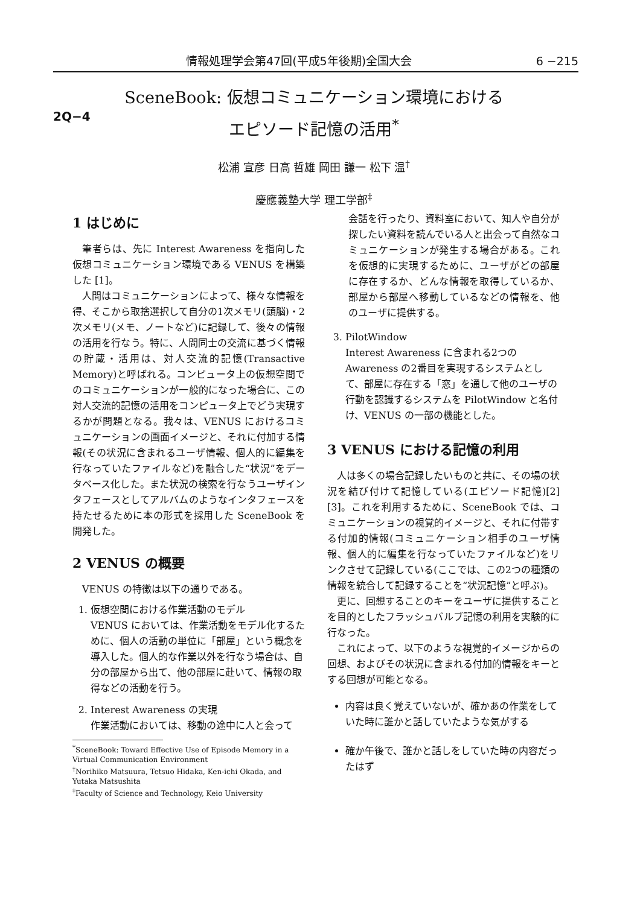情報処理学会第47回(平成5年後期)全国大会 6 −215
SceneBook: 仮想コミュニケーション環境における
エピソード記憶の活用<sup>*</sup>
2Q−4
松浦 宣彦 日高 哲雄 岡田 謙一 松下 温<sup>†</sup>
慶應義塾大学 理工学部<sup>‡</sup>
1 はじめに
筆者らは、先に Interest Awareness を指向した仮想コミュニケーション環境である VENUS を構築した [1]。
人間はコミュニケーションによって、様々な情報を得、そこから取捨選択して自分の1次メモリ(頭脳)・2次メモリ(メモ、ノートなど)に記録して、後々の情報の活用を行なう。特に、人間同士の交流に基づく情報の貯蔵・活用は、対人交流的記憶(Transactive Memory)と呼ばれる。コンピュータ上の仮想空間でのコミュニケーションが一般的になった場合に、この対人交流的記憶の活用をコンピュータ上でどう実現するかが問題となる。我々は、VENUS におけるコミュニケーションの画面イメージと、それに付加する情報(その状況に含まれるユーザ情報、個人的に編集を行なっていたファイルなど)を融合した“状況”をデータベース化した。また状況の検索を行なうユーザインタフェースとしてアルバムのようなインタフェースを持たせるために本の形式を採用した SceneBook を開発した。
2 VENUS の概要
VENUS の特徴は以下の通りである。
1. 仮想空間における作業活動のモデル
VENUS においては、作業活動をモデル化するために、個人の活動の単位に「部屋」という概念を導入した。個人的な作業以外を行なう場合は、自分の部屋から出て、他の部屋に赴いて、情報の取得などの活動を行う。
2. Interest Awareness の実現
作業活動においては、移動の途中に人と会って
<sup>*</sup> SceneBook: Toward Effective Use of Episode Memory in a Virtual Communication Environment
<sup>†</sup> Norihiko Matsuura, Tetsuo Hidaka, Ken-ichi Okada, and Yutaka Matsushita
<sup>‡</sup> Faculty of Science and Technology, Keio University
会話を行ったり、資料室において、知人や自分が探したい資料を読んでいる人と出会って自然なコミュニケーションが発生する場合がある。これを仮想的に実現するために、ユーザがどの部屋に存在するか、どんな情報を取得しているか、部屋から部屋へ移動しているなどの情報を、他のユーザに提供する。
3. PilotWindow
Interest Awareness に含まれる2つの Awareness の2番目を実現するシステムとして、部屋に存在する「窓」を通して他のユーザの行動を認識するシステムを PilotWindow と名付け、VENUS の一部の機能とした。
3 VENUS における記憶の利用
人は多くの場合記録したいものと共に、その場の状況を結び付けて記憶している(エピソード記憶)[2] [3]。これを利用するために、SceneBook では、コミュニケーションの視覚的イメージと、それに付帯する付加的情報(コミュニケーション相手のユーザ情報、個人的に編集を行なっていたファイルなど)をリンクさせて記録している(ここでは、この2つの種類の情報を統合して記録することを“状況記憶”と呼ぶ)。
更に、回想することのキーをユーザに提供することを目的としたフラッシュバルブ記憶の利用を実験的に行なった。
これによって、以下のような視覚的イメージからの回想、およびその状況に含まれる付加的情報をキーとする回想が可能となる。
内容は良く覚えていないが、確かあの作業をしていた時に誰かと話していたような気がする
確か午後で、誰かと話しをしていた時の内容だったはず